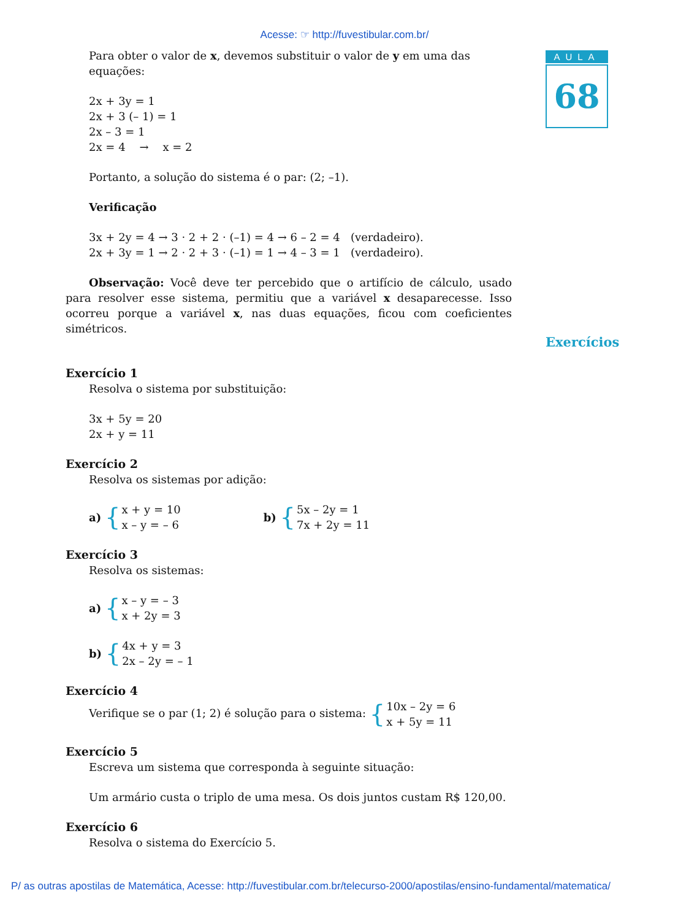Acesse: ☞ http://fuvestibular.com.br/
AULA
68
Exercícios
Para obter o valor de x, devemos substituir o valor de y em uma das equações:
2x + 3y = 1
2x + 3 (– 1) = 1
2x – 3 = 1
2x = 4 → x = 2
Portanto, a solução do sistema é o par: (2; –1).
Verificação
3x + 2y = 4 → 3 · 2 + 2 · (–1) = 4 → 6 – 2 = 4 (verdadeiro).
2x + 3y = 1 → 2 · 2 + 3 · (–1) = 1 → 4 – 3 = 1 (verdadeiro).
Observação: Você deve ter percebido que o artifício de cálculo, usado para resolver esse sistema, permitiu que a variável x desaparecesse. Isso ocorreu porque a variável x, nas duas equações, ficou com coeficientes simétricos.
Exercício 1
Resolva o sistema por substituição:
3x + 5y = 20
2x + y = 11
Exercício 2
Resolva os sistemas por adição:
a) { x + y = 10
x – y = – 6 b) { 5x – 2y = 1
7x + 2y = 11
Exercício 3
Resolva os sistemas:
a) { x – y = – 3
x + 2y = 3
b) { 4x + y = 3
2x – 2y = – 1
Exercício 4
Verifique se o par (1; 2) é solução para o sistema: { 10x – 2y = 6
x + 5y = 11
Exercício 5
Escreva um sistema que corresponda à seguinte situação:
Um armário custa o triplo de uma mesa. Os dois juntos custam R$ 120,00.
Exercício 6
Resolva o sistema do Exercício 5.
P/ as outras apostilas de Matemática, Acesse: http://fuvestibular.com.br/telecurso-2000/apostilas/ensino-fundamental/matematica/